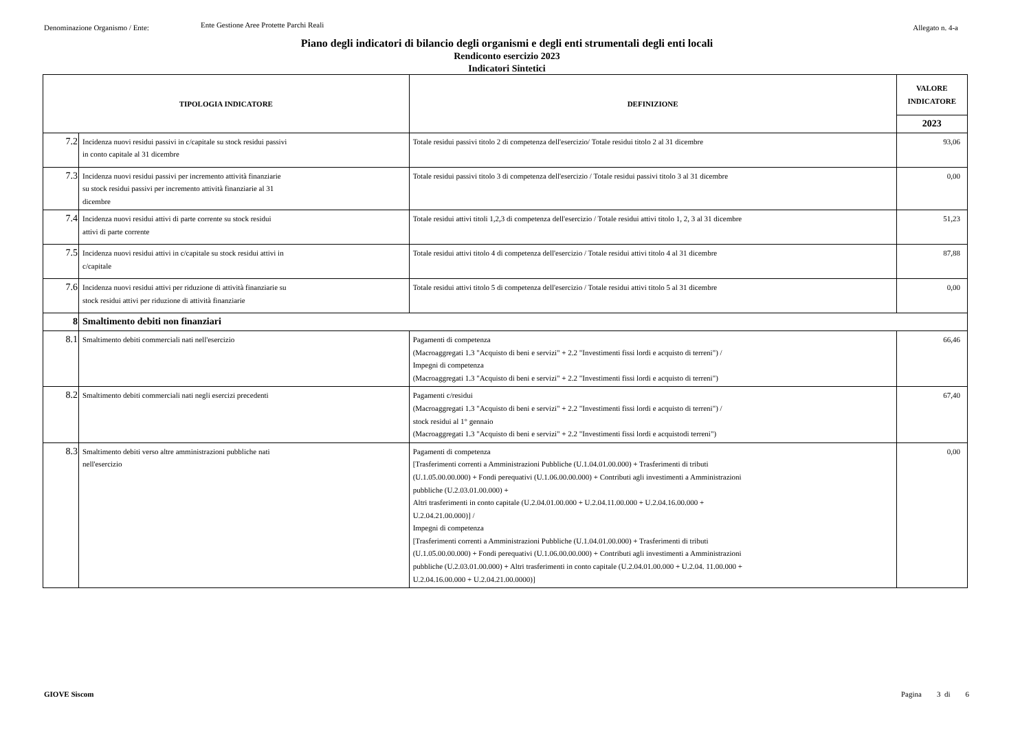Denominazione Organismo / Ente:
Ente Gestione Aree Protette Parchi Reali
Allegato n. 4-a
Piano degli indicatori di bilancio degli organismi e degli enti strumentali degli enti locali
Rendiconto esercizio 2023
Indicatori Sintetici
| TIPOLOGIA INDICATORE | | DEFINIZIONE | VALORE INDICATORE |
| --- | --- | --- | --- |
| | | | 2023 |
| 7.2 | Incidenza nuovi residui passivi in c/capitale su stock residui passivi in conto capitale al 31 dicembre | Totale residui passivi titolo 2 di competenza dell'esercizio/ Totale residui titolo 2 al 31 dicembre | 93,06 |
| 7.3 | Incidenza nuovi residui passivi per incremento attività finanziarie su stock residui passivi per incremento attività finanziarie al 31 dicembre | Totale residui passivi titolo 3 di competenza dell'esercizio / Totale residui passivi titolo 3 al 31 dicembre | 0,00 |
| 7.4 | Incidenza nuovi residui attivi di parte corrente su stock residui attivi di parte corrente | Totale residui attivi titoli 1,2,3 di competenza dell'esercizio / Totale residui attivi titolo 1, 2, 3 al 31 dicembre | 51,23 |
| 7.5 | Incidenza nuovi residui attivi in c/capitale su stock residui attivi in c/capitale | Totale residui attivi titolo 4 di competenza dell'esercizio / Totale residui attivi titolo 4 al 31 dicembre | 87,88 |
| 7.6 | Incidenza nuovi residui attivi per riduzione di attività finanziarie su stock residui attivi per riduzione di attività finanziarie | Totale residui attivi titolo 5 di competenza dell'esercizio / Totale residui attivi titolo 5 al 31 dicembre | 0,00 |
| 8 | Smaltimento debiti non finanziari | | |
| 8.1 | Smaltimento debiti commerciali nati nell'esercizio | Pagamenti di competenza (Macroaggregati 1.3 "Acquisto di beni e servizi" + 2.2 "Investimenti fissi lordi e acquisto di terreni") / Impegni di competenza (Macroaggregati 1.3 "Acquisto di beni e servizi" + 2.2 "Investimenti fissi lordi e acquisto di terreni") | 66,46 |
| 8.2 | Smaltimento debiti commerciali nati negli esercizi precedenti | Pagamenti c/residui (Macroaggregati 1.3 "Acquisto di beni e servizi" + 2.2 "Investimenti fissi lordi e acquisto di terreni") / stock residui al 1° gennaio (Macroaggregati 1.3 "Acquisto di beni e servizi" + 2.2 "Investimenti fissi lordi e acquistodi terreni") | 67,40 |
| 8.3 | Smaltimento debiti verso altre amministrazioni pubbliche nati nell'esercizio | Pagamenti di competenza [Trasferimenti correnti a Amministrazioni Pubbliche (U.1.04.01.00.000) + Trasferimenti di tributi (U.1.05.00.00.000) + Fondi perequativi (U.1.06.00.00.000) + Contributi agli investimenti a Amministrazioni pubbliche (U.2.03.01.00.000) + Altri trasferimenti in conto capitale (U.2.04.01.00.000 + U.2.04.11.00.000 + U.2.04.16.00.000 + U.2.04.21.00.000)] / Impegni di competenza [Trasferimenti correnti a Amministrazioni Pubbliche (U.1.04.01.00.000) + Trasferimenti di tributi (U.1.05.00.00.000) + Fondi perequativi (U.1.06.00.00.000) + Contributi agli investimenti a Amministrazioni pubbliche (U.2.03.01.00.000) + Altri trasferimenti in conto capitale (U.2.04.01.00.000 + U.2.04. 11.00.000 + U.2.04.16.00.000 + U.2.04.21.00.0000)] | 0,00 |
GIOVE Siscom Pagina 3 di 6